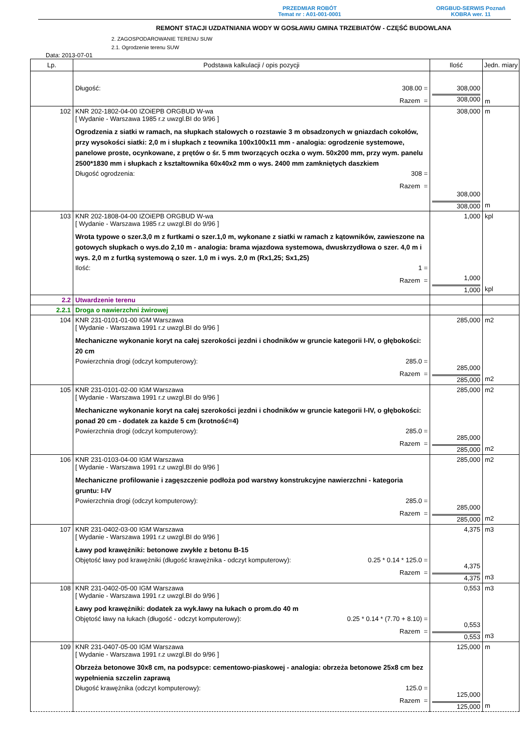PRZEDMIAR ROBÓT
Temat nr : A01-001-0001
ORGBUD-SERWIS Poznań
KOBRA wer. 11
REMONT STACJI UZDATNIANIA WODY W GOSŁAWIU GMINA TRZEBIATÓW - CZĘŚĆ BUDOWLANA
2. ZAGOSPODAROWANIE TERENU SUW
2.1. Ogrodzenie terenu SUW
Data: 2013-07-01
| Lp. | Podstawa kalkulacji / opis pozycji | Ilość | Jedn. miary |
| --- | --- | --- | --- |
| | Długość: 308.00 = Razem = | 308,000 308,000 | m |
| 102 | KNR 202-1802-04-00 IZOiEPB ORGBUD W-wa [ Wydanie - Warszawa 1985 r.z uwzgl.BI do 9/96 ] Ogrodzenia z siatki w ramach, na słupkach stalowych o rozstawie 3 m obsadzonych w gniazdach cokołów, przy wysokości siatki: 2,0 m i słupkach z teownika 100x100x11 mm - analogia: ogrodzenie systemowe, panelowe proste, ocynkowane, z prętów o śr. 5 mm tworzących oczka o wym. 50x200 mm, przy wym. panelu 2500*1830 mm i słupkach z kształtownika 60x40x2 mm o wys. 2400 mm zamkniętych daszkiem Długość ogrodzenia: 308 = Razem = | 308,000 308,000 308,000 | m m |
| 103 | KNR 202-1808-04-00 IZOiEPB ORGBUD W-wa [ Wydanie - Warszawa 1985 r.z uwzgl.BI do 9/96 ] Wrota typowe o szer.3,0 m z furtkami o szer.1,0 m, wykonane z siatki w ramach z kątowników, zawieszone na gotowych słupkach o wys.do 2,10 m - analogia: brama wjazdowa systemowa, dwuskrzydłowa o szer. 4,0 m i wys. 2,0 m z furtką systemową o szer. 1,0 m i wys. 2,0 m (Rx1,25; Sx1,25) Ilość: 1 = Razem = | 1,000 1,000 1,000 | kpl kpl |
| 2.2 | Utwardzenie terenu | | |
| 2.2.1 | Droga o nawierzchni żwirowej | | |
| 104 | KNR 231-0101-01-00 IGM Warszawa [ Wydanie - Warszawa 1991 r.z uwzgl.BI do 9/96 ] Mechaniczne wykonanie koryt na całej szerokości jezdni i chodników w gruncie kategorii I-IV, o głębokości: 20 cm Powierzchnia drogi (odczyt komputerowy): 285.0 = Razem = | 285,000 285,000 285,000 | m2 m2 |
| 105 | KNR 231-0101-02-00 IGM Warszawa [ Wydanie - Warszawa 1991 r.z uwzgl.BI do 9/96 ] Mechaniczne wykonanie koryt na całej szerokości jezdni i chodników w gruncie kategorii I-IV, o głębokości: ponad 20 cm - dodatek za każde 5 cm (krotność=4) Powierzchnia drogi (odczyt komputerowy): 285.0 = Razem = | 285,000 285,000 285,000 | m2 m2 |
| 106 | KNR 231-0103-04-00 IGM Warszawa [ Wydanie - Warszawa 1991 r.z uwzgl.BI do 9/96 ] Mechaniczne profilowanie i zagęszczenie podłoża pod warstwy konstrukcyjne nawierzchni - kategoria gruntu: I-IV Powierzchnia drogi (odczyt komputerowy): 285.0 = Razem = | 285,000 285,000 285,000 | m2 m2 |
| 107 | KNR 231-0402-03-00 IGM Warszawa [ Wydanie - Warszawa 1991 r.z uwzgl.BI do 9/96 ] Ławy pod krawężniki: betonowe zwykłe z betonu B-15 Objętość ławy pod krawężniki (długość krawężnika - odczyt komputerowy): 0.25 * 0.14 * 125.0 = Razem = | 4,375 4,375 4,375 | m3 m3 |
| 108 | KNR 231-0402-05-00 IGM Warszawa [ Wydanie - Warszawa 1991 r.z uwzgl.BI do 9/96 ] Ławy pod krawężniki: dodatek za wyk.ławy na łukach o prom.do 40 m Objętość ławy na łukach (długość - odczyt komputerowy): 0.25 * 0.14 * (7.70 + 8.10) = Razem = | 0,553 0,553 0,553 | m3 m3 |
| 109 | KNR 231-0407-05-00 IGM Warszawa [ Wydanie - Warszawa 1991 r.z uwzgl.BI do 9/96 ] Obrzeża betonowe 30x8 cm, na podsypce: cementowo-piaskowej - analogia: obrzeża betonowe 25x8 cm bez wypełnienia szczelin zaprawą Długość krawężnika (odczyt komputerowy): 125.0 = Razem = | 125,000 125,000 125,000 | m m |